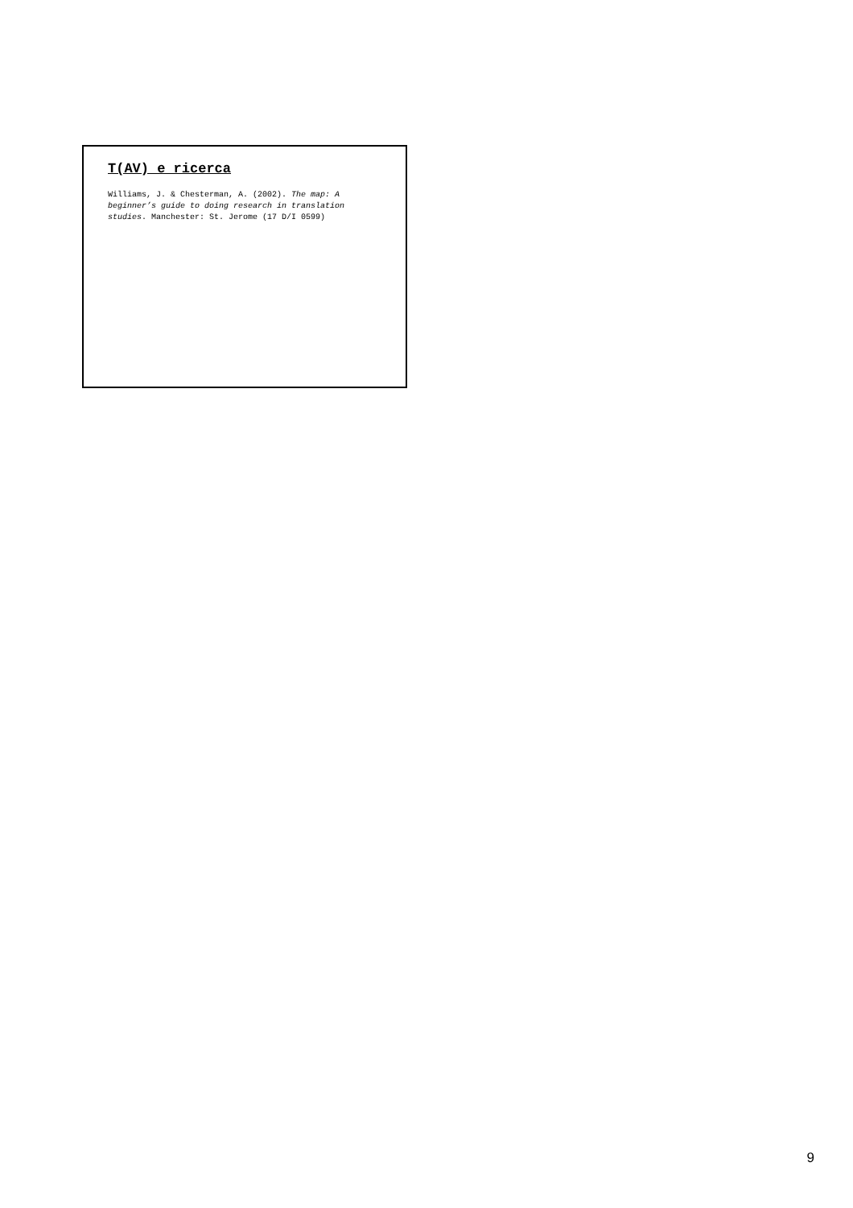T(AV) e ricerca
Williams, J. & Chesterman, A. (2002). The map: A beginner’s guide to doing research in translation studies. Manchester: St. Jerome (17 D/I 0599)
9